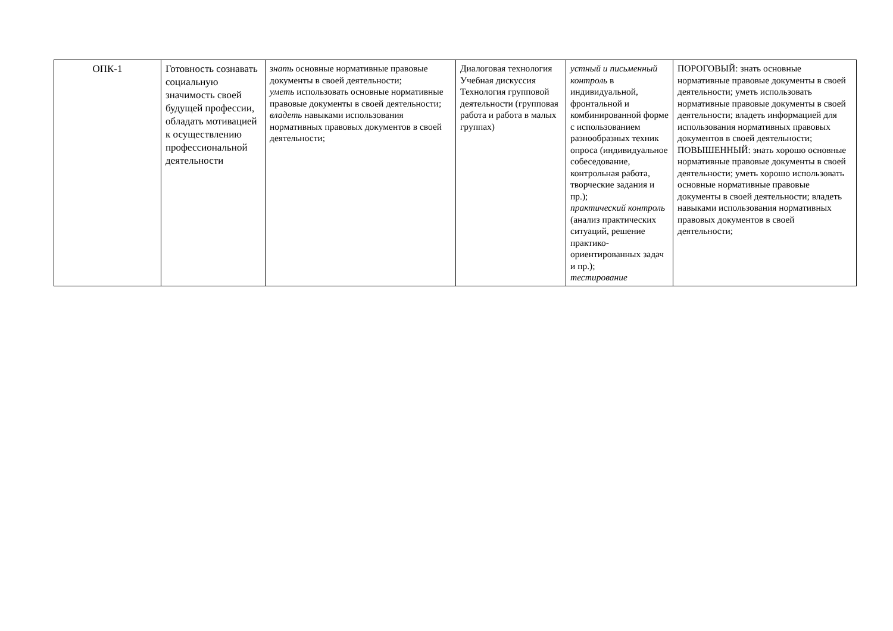| ОПК-1 | Готовность сознавать социальную значимость своей будущей профессии, обладать мотивацией к осуществлению профессиональной деятельности | знать основные нормативные правовые документы в своей деятельности; уметь использовать основные нормативные правовые документы в своей деятельности; владеть навыками использования нормативных правовых документов в своей деятельности; | Диалоговая технология Учебная дискуссия Технология групповой деятельности (групповая работа и работа в малых группах) | устный и письменный контроль в индивидуальной, фронтальной и комбинированной форме с использованием разнообразных техник опроса (индивидуальное собеседование, контрольная работа, творческие задания и пр.); практический контроль (анализ практических ситуаций, решение практико-ориентированных задач и пр.); тестирование | ПОРОГОВЫЙ: знать основные нормативные правовые документы в своей деятельности; уметь использовать нормативные правовые документы в своей деятельности; владеть информацией для использования нормативных правовых документов в своей деятельности; ПОВЫШЕННЫЙ: знать хорошо основные нормативные правовые документы в своей деятельности; уметь хорошо использовать основные нормативные правовые документы в своей деятельности; владеть навыками использования нормативных правовых документов в своей деятельности; |